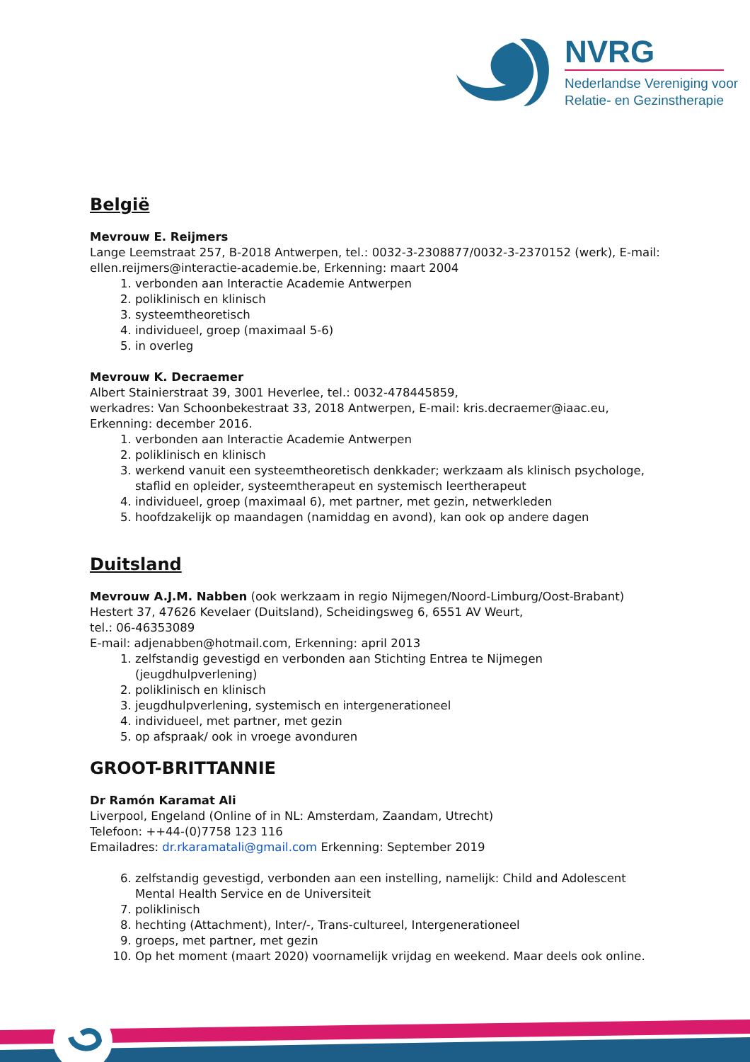NVRG
Nederlandse Vereniging voor
Relatie- en Gezinstherapie
België
Mevrouw E. Reijmers
Lange Leemstraat 257, B-2018 Antwerpen, tel.: 0032-3-2308877/0032-3-2370152 (werk), E-mail: ellen.reijmers@interactie-academie.be, Erkenning: maart 2004
1. verbonden aan Interactie Academie Antwerpen
2. poliklinisch en klinisch
3. systeemtheoretisch
4. individueel, groep (maximaal 5-6)
5. in overleg
Mevrouw K. Decraemer
Albert Stainierstraat 39, 3001 Heverlee, tel.: 0032-478445859,
werkadres: Van Schoonbekestraat 33, 2018 Antwerpen, E-mail: kris.decraemer@iaac.eu, Erkenning: december 2016.
1. verbonden aan Interactie Academie Antwerpen
2. poliklinisch en klinisch
3. werkend vanuit een systeemtheoretisch denkkader; werkzaam als klinisch psychologe, staflid en opleider, systeemtherapeut en systemisch leertherapeut
4. individueel, groep (maximaal 6), met partner, met gezin, netwerkleden
5. hoofdzakelijk op maandagen (namiddag en avond), kan ook op andere dagen
Duitsland
Mevrouw A.J.M. Nabben (ook werkzaam in regio Nijmegen/Noord-Limburg/Oost-Brabant)
Hestert 37, 47626 Kevelaer (Duitsland), Scheidingsweg 6, 6551 AV Weurt,
tel.: 06-46353089
E-mail: adjenabben@hotmail.com, Erkenning: april 2013
1. zelfstandig gevestigd en verbonden aan Stichting Entrea te Nijmegen (jeugdhulpverlening)
2. poliklinisch en klinisch
3. jeugdhulpverlening, systemisch en intergenerationeel
4. individueel, met partner, met gezin
5. op afspraak/ ook in vroege avonduren
GROOT-BRITTANNIE
Dr Ramón Karamat Ali
Liverpool, Engeland (Online of in NL: Amsterdam, Zaandam, Utrecht)
Telefoon: ++44-(0)7758 123 116
Emailadres: dr.rkaramatali@gmail.com Erkenning: September 2019
6. zelfstandig gevestigd, verbonden aan een instelling, namelijk: Child and Adolescent Mental Health Service en de Universiteit
7. poliklinisch
8. hechting (Attachment), Inter/-, Trans-cultureel, Intergenerationeel
9. groeps, met partner, met gezin
10. Op het moment (maart 2020) voornamelijk vrijdag en weekend. Maar deels ook online.